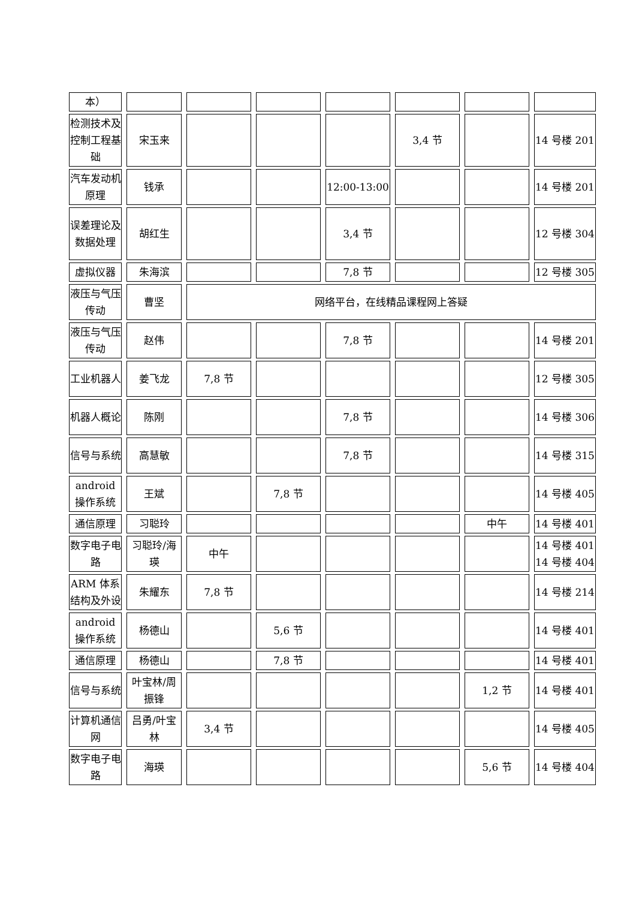| 本） | | | | | | | |
| 检测技术及控制工程基础 | 宋玉来 | | | | 3,4 节 | | 14 号楼 201 |
| 汽车发动机原理 | 钱承 | | | 12:00-13:00 | | | 14 号楼 201 |
| 误差理论及数据处理 | 胡红生 | | | 3,4 节 | | | 12 号楼 304 |
| 虚拟仪器 | 朱海滨 | | | 7,8 节 | | | 12 号楼 305 |
| 液压与气压传动 | 曹坚 | 网络平台，在线精品课程网上答疑 | | | | | |
| 液压与气压传动 | 赵伟 | | | 7,8 节 | | | 14 号楼 201 |
| 工业机器人 | 姜飞龙 | 7,8 节 | | | | | 12 号楼 305 |
| 机器人概论 | 陈刚 | | | 7,8 节 | | | 14 号楼 306 |
| 信号与系统 | 高慧敏 | | | 7,8 节 | | | 14 号楼 315 |
| android 操作系统 | 王斌 | | 7,8 节 | | | | 14 号楼 405 |
| 通信原理 | 习聪玲 | | | | | 中午 | 14 号楼 401 |
| 数字电子电路 | 习聪玲/海瑛 | 中午 | | | | | 14 号楼 401 14 号楼 404 |
| ARM 体系结构及外设 | 朱耀东 | 7,8 节 | | | | | 14 号楼 214 |
| android 操作系统 | 杨德山 | | 5,6 节 | | | | 14 号楼 401 |
| 通信原理 | 杨德山 | | 7,8 节 | | | | 14 号楼 401 |
| 信号与系统 | 叶宝林/周振锋 | | | | | 1,2 节 | 14 号楼 401 |
| 计算机通信网 | 吕勇/叶宝林 | 3,4 节 | | | | | 14 号楼 405 |
| 数字电子电路 | 海瑛 | | | | | 5,6 节 | 14 号楼 404 |